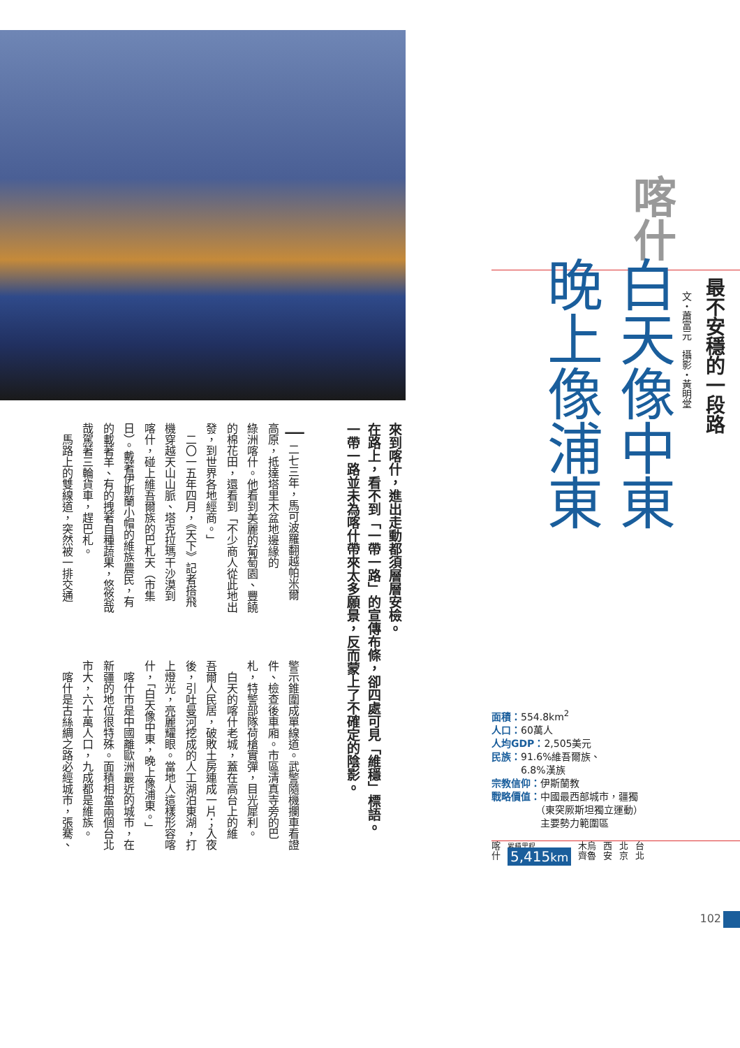喀什
最不安穩的一段路
文・蕭富元　攝影・黃明堂
白天像中東
晚上像浦東
面積：554.8km<sup>2</sup>
人口：60萬人
人均GDP：2,505美元
民族：91.6%維吾爾族、
　　　6.8%漢族
宗教信仰：伊斯蘭教
戰略價值：中國最西部城市，疆獨
　　　　　（東突厥斯坦獨立運動）
　　　　　主要勢力範圍區
喀
什
累積里程
5,415km
木烏
齊魯
西
安
北
京
台
北
102
來到喀什，進出走動都須層層安檢。
在路上，看不到「一帶一路」的宣傳布條，卻四處可見「維穩」標語。
一帶一路並未為喀什帶來太多願景，反而蒙上了不確定的陰影。
一二七三年，馬可波羅翻越帕米爾
高原，抵達塔里木盆地邊緣的
綠洲喀什。他看到美麗的葡萄園、豐饒
的棉花田，還看到「不少商人從此地出
發，到世界各地經商。」
　二〇一五年四月，《天下》記者搭飛
機穿越天山山脈、塔克拉瑪干沙漠到
喀什，碰上維吾爾族的巴札天（市集
日）。戴著伊斯蘭小帽的維族農民，有
的載著羊、有的拽著自種蔬果，悠悠哉
哉駕著三輪貨車，趕巴札。
　馬路上的雙線道，突然被一排交通
警示錐圍成單線道。武警隨機攔車看證
件、檢查後車廂。市區清真寺旁的巴
札，特警部隊荷槍實彈，目光犀利。
　白天的喀什老城，蓋在高台上的維
吾爾人民居，破敗土房連成一片；入夜
後，引吐曼河挖成的人工湖泊東湖，打
上燈光，亮麗耀眼。當地人這樣形容喀
什，「白天像中東，晚上像浦東。」
　喀什市是中國離歐洲最近的城市，在
新疆的地位很特殊。面積相當兩個台北
市大，六十萬人口，九成都是維族。
　喀什是古絲綢之路必經城市，張騫、